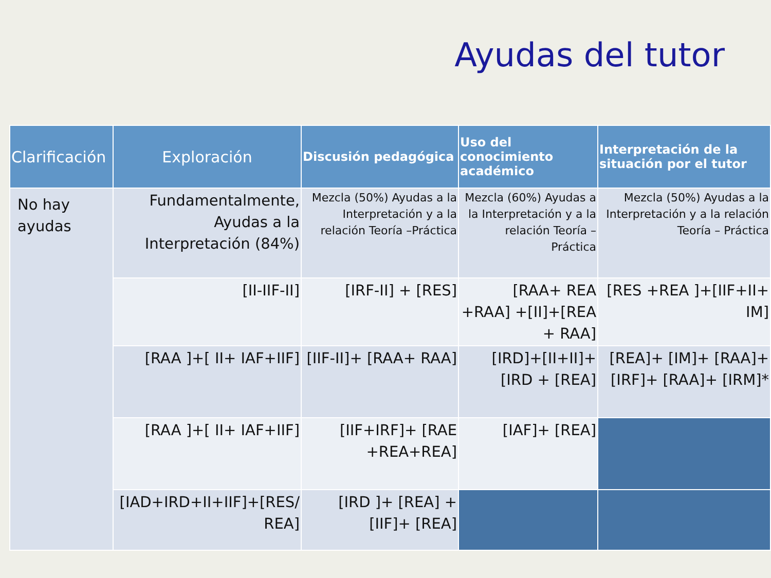Ayudas del tutor
| Clarificación | Exploración | Discusión pedagógica | Uso del conocimiento académico | Interpretación de la situación por el tutor |
| --- | --- | --- | --- | --- |
| No hay ayudas | Fundamentalmente, Ayudas a la Interpretación (84%) | Mezcla (50%) Ayudas a la Interpretación y a la relación Teoría –Práctica | Mezcla (60%) Ayudas a la Interpretación y a la relación Teoría – Práctica | Mezcla (50%) Ayudas a la Interpretación y a la relación Teoría – Práctica |
| | [II-IIF-II] | [IRF-II] + [RES] | [RAA+ REA +RAA] +[II]+[REA + RAA] | [RES +REA ]+[IIF+II+ IM] |
| | [RAA ]+[ II+ IAF+IIF] | [IIF-II]+ [RAA+ RAA] | [IRD]+[II+II]+[IRD + [REA] | [REA]+ [IM]+ [RAA]+ [IRF]+ [RAA]+ [IRM]* |
| | [RAA ]+[ II+ IAF+IIF] | [IIF+IRF]+ [RAE +REA+REA] | [IAF]+ [REA] | |
| | [IAD+IRD+II+IIF]+[RES/ REA] | [IRD ]+ [REA] +[IIF]+ [REA] | | |